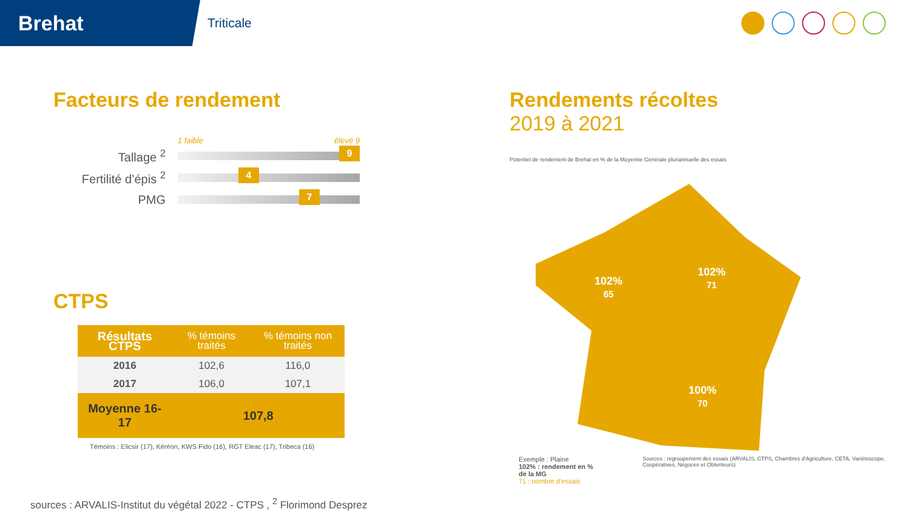Brehat
Triticale
Facteurs de rendement
1 faible élevé 9
Tallage <sup>2</sup>
9
Fertilité d’épis <sup>2</sup>
4
PMG
7
CTPS
| Résultats CTPS | % témoins traités | % témoins non traités |
| --- | --- | --- |
| 2016 | 102,6 | 116,0 |
| 2017 | 106,0 | 107,1 |
| Moyenne 16-17 | 107,8 | |
Témoins : Elicsir (17), Kéréon, KWS Fido (16), RGT Eleac (17), Tribeca (16)
Rendements récoltes
2019 à 2021
Potentiel de rendement de Brehat en % de la Moyenne Générale pluriannuelle des essais
102%
65
102%
71
100%
70
Exemple : Plaine
102% : rendement en % de la MG
71 : nombre d’essais
Sources : regroupement des essais (ARVALIS, CTPS, Chambres d’Agriculture, CETA, Variétoscope, Coopératives, Négoces et Obtenteurs)
sources : ARVALIS-Institut du végétal 2022 - CTPS , <sup>2</sup> Florimond Desprez